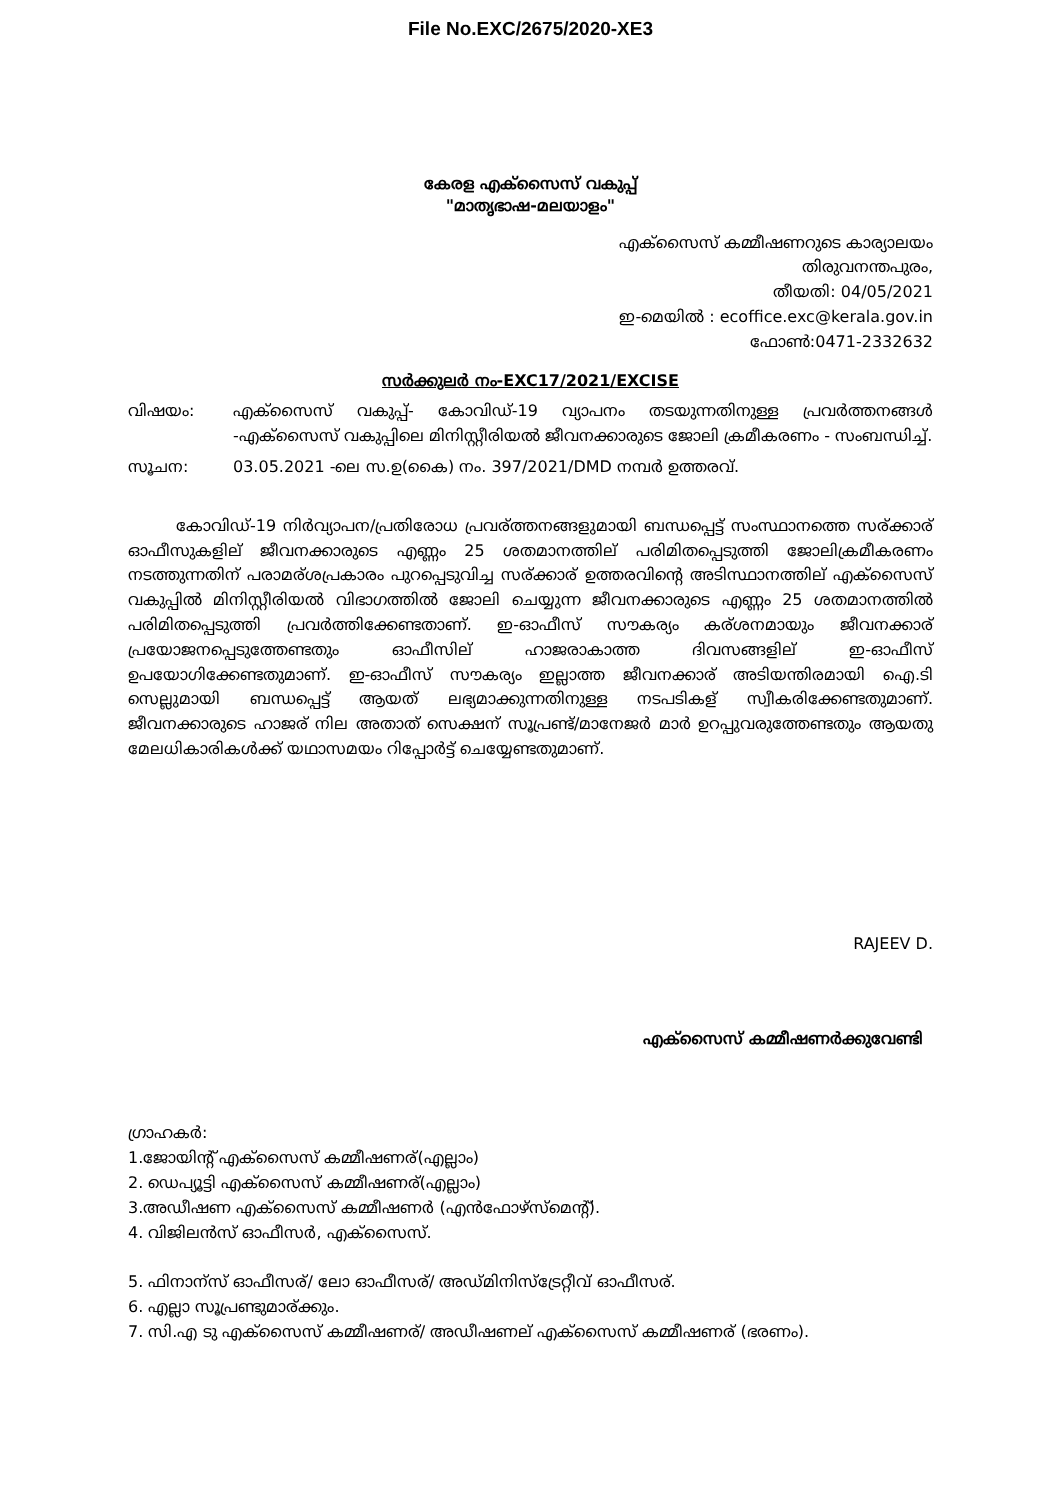File No.EXC/2675/2020-XE3
കേരള എക്സൈസ് വകുപ്പ്
"മാതൃഭാഷ-മലയാളം"
എക്സൈസ് കമ്മീഷണറുടെ കാര്യാലയം
തിരുവനന്തപുരം,
തീയതി: 04/05/2021
ഇ-മെയിൽ : ecoffice.exc@kerala.gov.in
ഫോൺ:0471-2332632
സർക്കുലർ നം-EXC17/2021/EXCISE
വിഷയം: എക്സൈസ് വകുപ്പ്- കോവിഡ്-19 വ്യാപനം തടയുന്നതിനുള്ള പ്രവർത്തനങ്ങൾ -എക്സൈസ് വകുപ്പിലെ മിനിസ്റ്റീരിയൽ ജീവനക്കാരുടെ ജോലി ക്രമീകരണം - സംബന്ധിച്ച്.
സൂചന: 03.05.2021 -ലെ സ.ഉ(കൈ) നം. 397/2021/DMD നമ്പർ ഉത്തരവ്.
കോവിഡ്-19 നിർവ്യാപന/പ്രതിരോധ പ്രവര്ത്തനങ്ങളുമായി ബന്ധപ്പെട്ട് സംസ്ഥാനത്തെ സര്ക്കാര് ഓഫീസുകളില് ജീവനക്കാരുടെ എണ്ണം 25 ശതമാനത്തില് പരിമിതപ്പെടുത്തി ജോലിക്രമീകരണം നടത്തുന്നതിന് പരാമര്ശപ്രകാരം പുറപ്പെടുവിച്ച സര്ക്കാര് ഉത്തരവിന്റെ അടിസ്ഥാനത്തില് എക്സൈസ് വകുപ്പിൽ മിനിസ്റ്റീരിയൽ വിഭാഗത്തിൽ ജോലി ചെയ്യുന്ന ജീവനക്കാരുടെ എണ്ണം 25 ശതമാനത്തിൽ പരിമിതപ്പെടുത്തി പ്രവർത്തിക്കേണ്ടതാണ്. ഇ-ഓഫീസ് സൗകര്യം കര്ശനമായും ജീവനക്കാര് പ്രയോജനപ്പെടുത്തേണ്ടതും ഓഫീസില് ഹാജരാകാത്ത ദിവസങ്ങളില് ഇ-ഓഫീസ് ഉപയോഗിക്കേണ്ടതുമാണ്. ഇ-ഓഫീസ് സൗകര്യം ഇല്ലാത്ത ജീവനക്കാര് അടിയന്തിരമായി ഐ.ടി സെല്ലുമായി ബന്ധപ്പെട്ട് ആയത് ലഭ്യമാക്കുന്നതിനുള്ള നടപടികള് സ്വീകരിക്കേണ്ടതുമാണ്. ജീവനക്കാരുടെ ഹാജര് നില അതാത് സെക്ഷന് സൂപ്രണ്ട്/മാനേജർ മാർ ഉറപ്പുവരുത്തേണ്ടതും ആയതു മേലധികാരികൾക്ക് യഥാസമയം റിപ്പോർട്ട് ചെയ്യേണ്ടതുമാണ്.
RAJEEV D.
എക്സൈസ് കമ്മീഷണർക്കുവേണ്ടി
ഗ്രാഹകർ:
1.ജോയിന്റ് എക്സൈസ് കമ്മീഷണര്(എല്ലാം)
2. ഡെപ്യൂട്ടി എക്സൈസ് കമ്മീഷണര്(എല്ലാം)
3.അഡീഷണ എക്സൈസ് കമ്മീഷണർ (എൻഫോഴ്സ്മെന്റ്).
4. വിജിലൻസ് ഓഫീസർ, എക്സൈസ്.
5. ഫിനാന്സ് ഓഫീസര്/ ലോ ഓഫീസര്/ അഡ്മിനിസ്ട്രേറ്റീവ് ഓഫീസര്.
6. എല്ലാ സൂപ്രണ്ടുമാര്ക്കും.
7. സി.എ ടു എക്സൈസ് കമ്മീഷണര്/ അഡീഷണല് എക്സൈസ് കമ്മീഷണര് (ഭരണം).